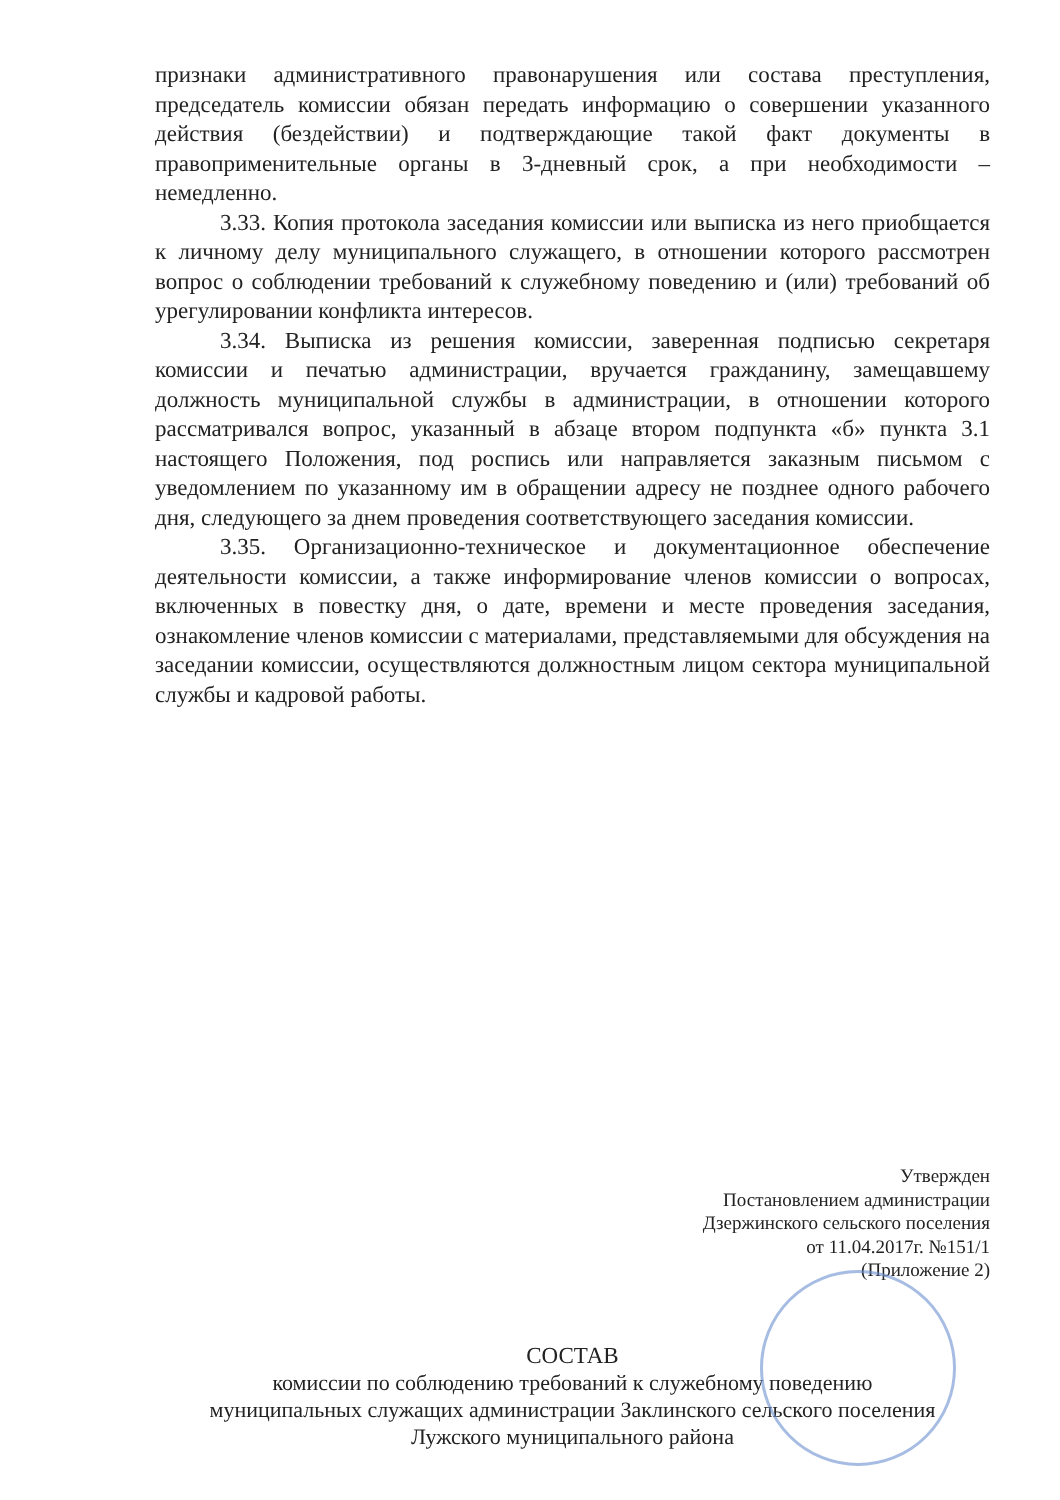признаки административного правонарушения или состава преступления, председатель комиссии обязан передать информацию о совершении указанного действия (бездействии) и подтверждающие такой факт документы в правоприменительные органы в 3-дневный срок, а при необходимости – немедленно.
3.33. Копия протокола заседания комиссии или выписка из него приобщается к личному делу муниципального служащего, в отношении которого рассмотрен вопрос о соблюдении требований к служебному поведению и (или) требований об урегулировании конфликта интересов.
3.34. Выписка из решения комиссии, заверенная подписью секретаря комиссии и печатью администрации, вручается гражданину, замещавшему должность муниципальной службы в администрации, в отношении которого рассматривался вопрос, указанный в абзаце втором подпункта «б» пункта 3.1 настоящего Положения, под роспись или направляется заказным письмом с уведомлением по указанному им в обращении адресу не позднее одного рабочего дня, следующего за днем проведения соответствующего заседания комиссии.
3.35. Организационно-техническое и документационное обеспечение деятельности комиссии, а также информирование членов комиссии о вопросах, включенных в повестку дня, о дате, времени и месте проведения заседания, ознакомление членов комиссии с материалами, представляемыми для обсуждения на заседании комиссии, осуществляются должностным лицом сектора муниципальной службы и кадровой работы.
Утвержден
Постановлением администрации
Дзержинского сельского поселения
от 11.04.2017г. №151/1
(Приложение 2)
СОСТАВ
комиссии по соблюдению требований к служебному поведению
муниципальных служащих администрации Заклинского сельского поселения
Лужского муниципального района